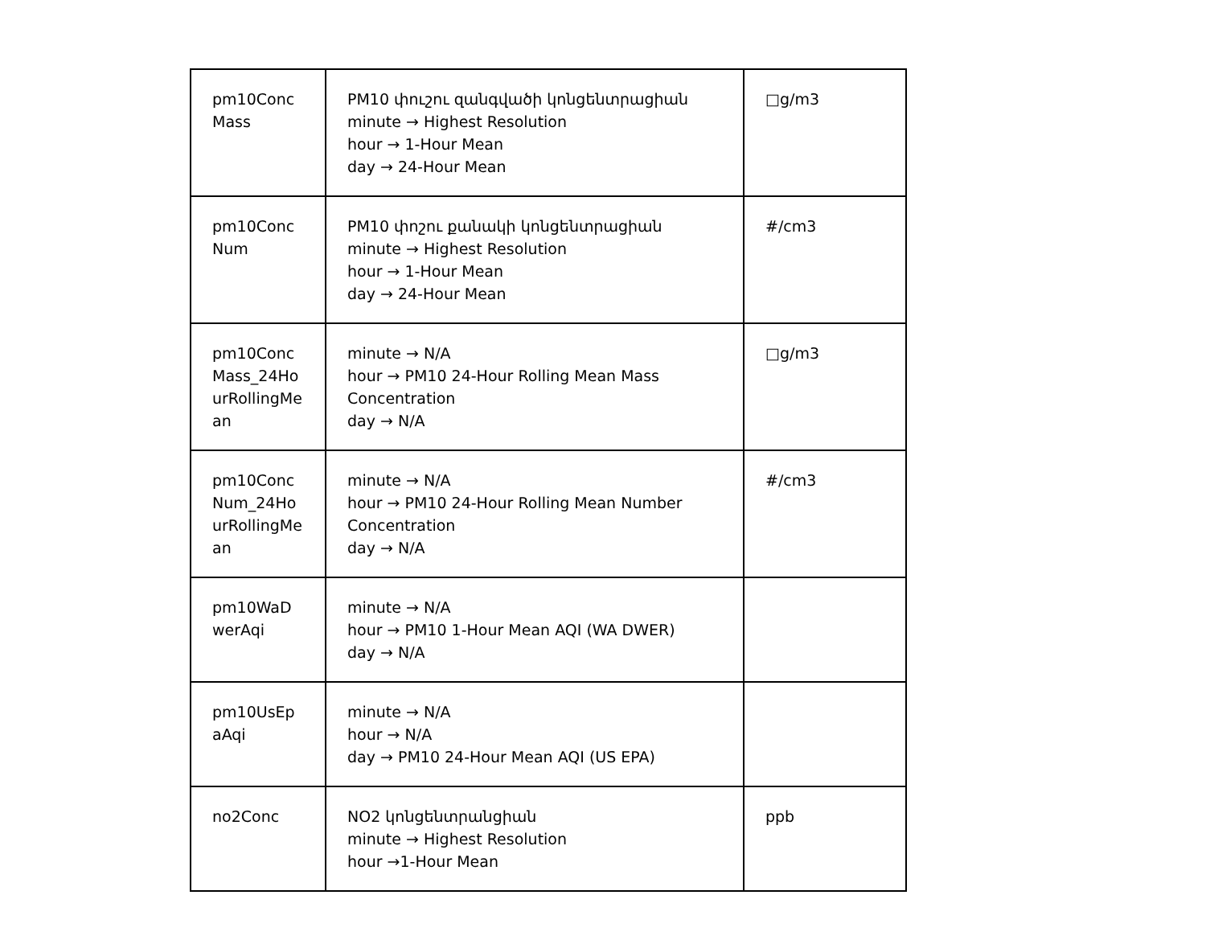| pm10Conc Mass | PM10 փուշու զանգվածի կոնցենտրացիան minute → Highest Resolution hour → 1-Hour Mean day → 24-Hour Mean | □g/m3 |
| pm10ConcNum | PM10 փոշու քանակի կոնցենտրացիան minute → Highest Resolution hour → 1-Hour Mean day → 24-Hour Mean | #/cm3 |
| pm10ConcMass_24HourRollingMean | minute → N/A hour → PM10 24-Hour Rolling Mean Mass Concentration day → N/A | □g/m3 |
| pm10ConcNum_24HourRollingMean | minute → N/A hour → PM10 24-Hour Rolling Mean Number Concentration day → N/A | #/cm3 |
| pm10WaDwerAqi | minute → N/A hour → PM10 1-Hour Mean AQI (WA DWER) day → N/A | |
| pm10UsEpaAqi | minute → N/A hour → N/A day → PM10 24-Hour Mean AQI (US EPA) | |
| no2Conc | NO2 կոնցենտրանցիան minute → Highest Resolution hour →1-Hour Mean | ppb |